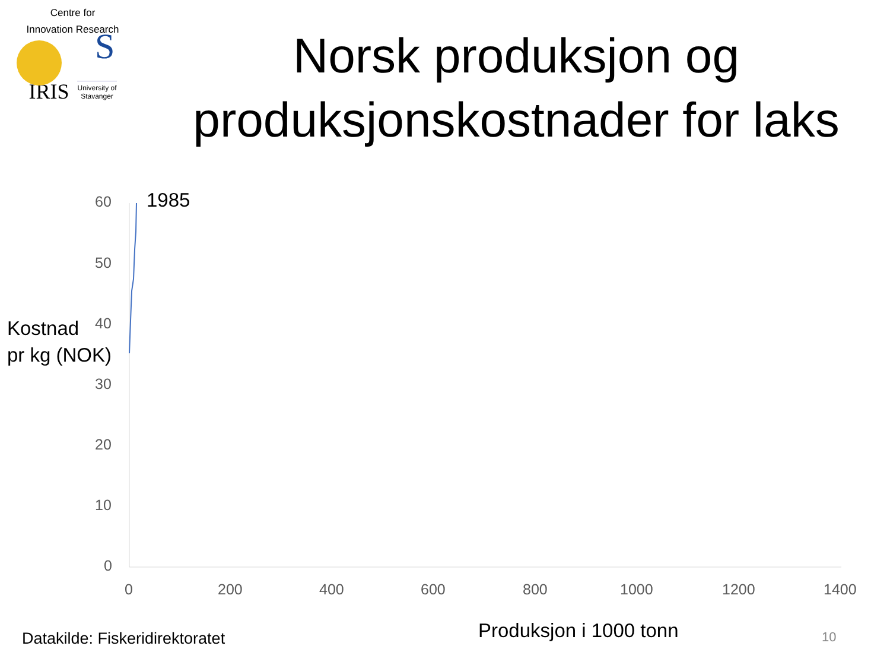Centre for
Innovation Research
S
IRIS University of
Stavanger
Norsk produksjon og produksjonskostnader for laks
60
50
40
30
20
10
0
0 200 400 600 800 1000 1200 1400
1985
Kostnad
pr kg (NOK)
Produksjon i 1000 tonn
Datakilde: Fiskeridirektoratet 10